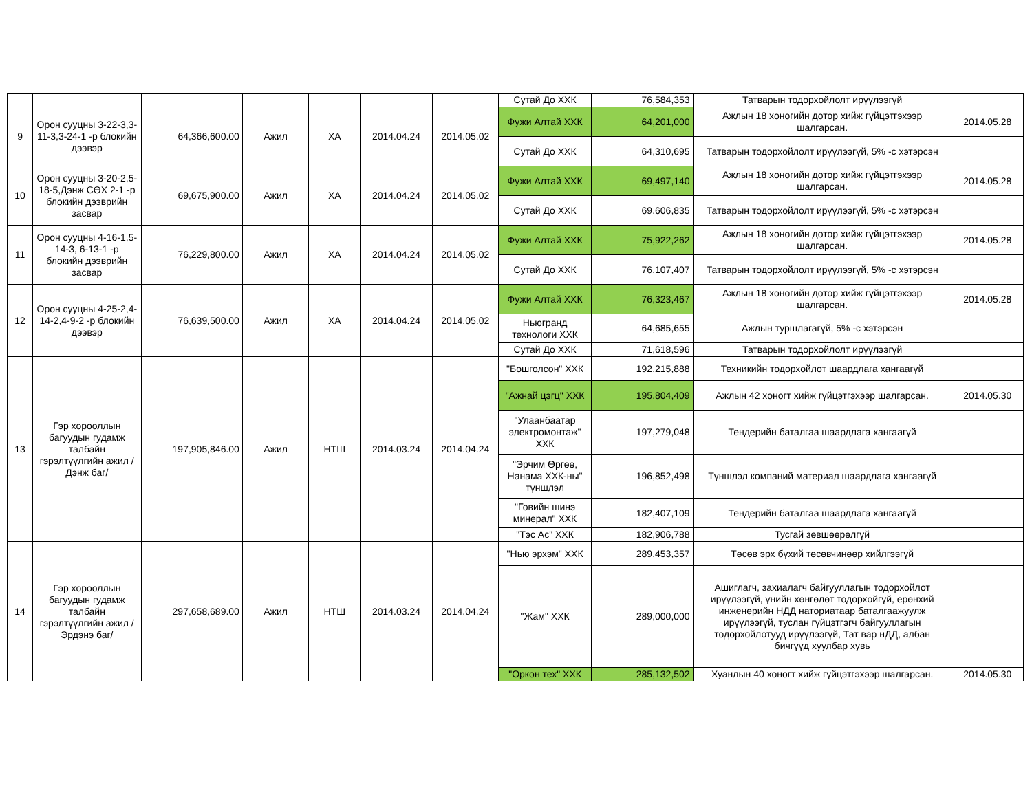| | | | | | | | Сутай До ХХК | 76,584,353 | Татварын тодорхойлолт ирүүлээгүй | |
| 9 | Орон сууцны 3-22-3,3-11-3,3-24-1 -р блокийн дээвэр | 64,366,600.00 | Ажил | ХА | 2014.04.24 | 2014.05.02 | Фужи Алтай ХХК | 64,201,000 | Ажлын 18 хоногийн дотор хийж гүйцэтгэхээр шалгарсан. | 2014.05.28 |
| | | | | | | | Сутай До ХХК | 64,310,695 | Татварын тодорхойлолт ирүүлээгүй, 5% -с хэтэрсэн | |
| 10 | Орон сууцны 3-20-2,5-18-5,Дэнж СӨХ 2-1 -р блокийн дээврийн засвар | 69,675,900.00 | Ажил | ХА | 2014.04.24 | 2014.05.02 | Фужи Алтай ХХК | 69,497,140 | Ажлын 18 хоногийн дотор хийж гүйцэтгэхээр шалгарсан. | 2014.05.28 |
| | | | | | | | Сутай До ХХК | 69,606,835 | Татварын тодорхойлолт ирүүлээгүй, 5% -с хэтэрсэн | |
| 11 | Орон сууцны 4-16-1,5-14-3, 6-13-1 -р блокийн дээврийн засвар | 76,229,800.00 | Ажил | ХА | 2014.04.24 | 2014.05.02 | Фужи Алтай ХХК | 75,922,262 | Ажлын 18 хоногийн дотор хийж гүйцэтгэхээр шалгарсан. | 2014.05.28 |
| | | | | | | | Сутай До ХХК | 76,107,407 | Татварын тодорхойлолт ирүүлээгүй, 5% -с хэтэрсэн | |
| 12 | Орон сууцны 4-25-2,4-14-2,4-9-2 -р блокийн дээвэр | 76,639,500.00 | Ажил | ХА | 2014.04.24 | 2014.05.02 | Фужи Алтай ХХК | 76,323,467 | Ажлын 18 хоногийн дотор хийж гүйцэтгэхээр шалгарсан. | 2014.05.28 |
| | | | | | | | Ньюгранд технологи ХХК | 64,685,655 | Ажлын туршлагагүй, 5% -с хэтэрсэн | |
| | | | | | | | Сутай До ХХК | 71,618,596 | Татварын тодорхойлолт ирүүлээгүй | |
| 13 | Гэр хорооллын багуудын гудамж талбайн гэрэлтүүлгийн ажил /Дэнж баг/ | 197,905,846.00 | Ажил | НТШ | 2014.03.24 | 2014.04.24 | "Бошголсон" ХХК | 192,215,888 | Техникийн тодорхойлот шаардлага хангаагүй | |
| | | | | | | | "Ажнай цэгц" ХХК | 195,804,409 | Ажлын 42 хоногт хийж гүйцэтгэхээр шалгарсан. | 2014.05.30 |
| | | | | | | | "Улаанбаатар электромонтаж" ХХК | 197,279,048 | Тендерийн баталгаа шаардлага хангаагүй | |
| | | | | | | | "Эрчим Өргөө, Нанама ХХК-ны" түншлэл | 196,852,498 | Түншлэл компаний материал шаардлага хангаагүй | |
| | | | | | | | "Говийн шинэ минерал" ХХК | 182,407,109 | Тендерийн баталгаа шаардлага хангаагүй | |
| | | | | | | | "Тэс Ас" ХХК | 182,906,788 | Тусгай зөвшөөрөлгүй | |
| 14 | Гэр хорооллын багуудын гудамж талбайн гэрэлтүүлгийн ажил /Эрдэнэ баг/ | 297,658,689.00 | Ажил | НТШ | 2014.03.24 | 2014.04.24 | "Нью эрхэм" ХХК | 289,453,357 | Төсөв эрх бүхий төсөвчинөөр хийлгээгүй | |
| | | | | | | | "Жам" ХХК | 289,000,000 | Ашиглагч, захиалагч байгууллагын тодорхойлот ирүүлээгүй, үнийн хөнгөлөт тодорхойгүй, ерөнхий инженерийн НДД наториатаар баталгаажуулж ирүүлээгүй, туслан гүйцэтгэгч байгууллагын тодорхойлотууд ирүүлээгүй, Тат вар нДД, албан бичгүүд хуулбар хувь | |
| | | | | | | | "Оркон тех" ХХК | 285,132,502 | Хуанлын 40 хоногт хийж гүйцэтгэхээр шалгарсан. | 2014.05.30 |